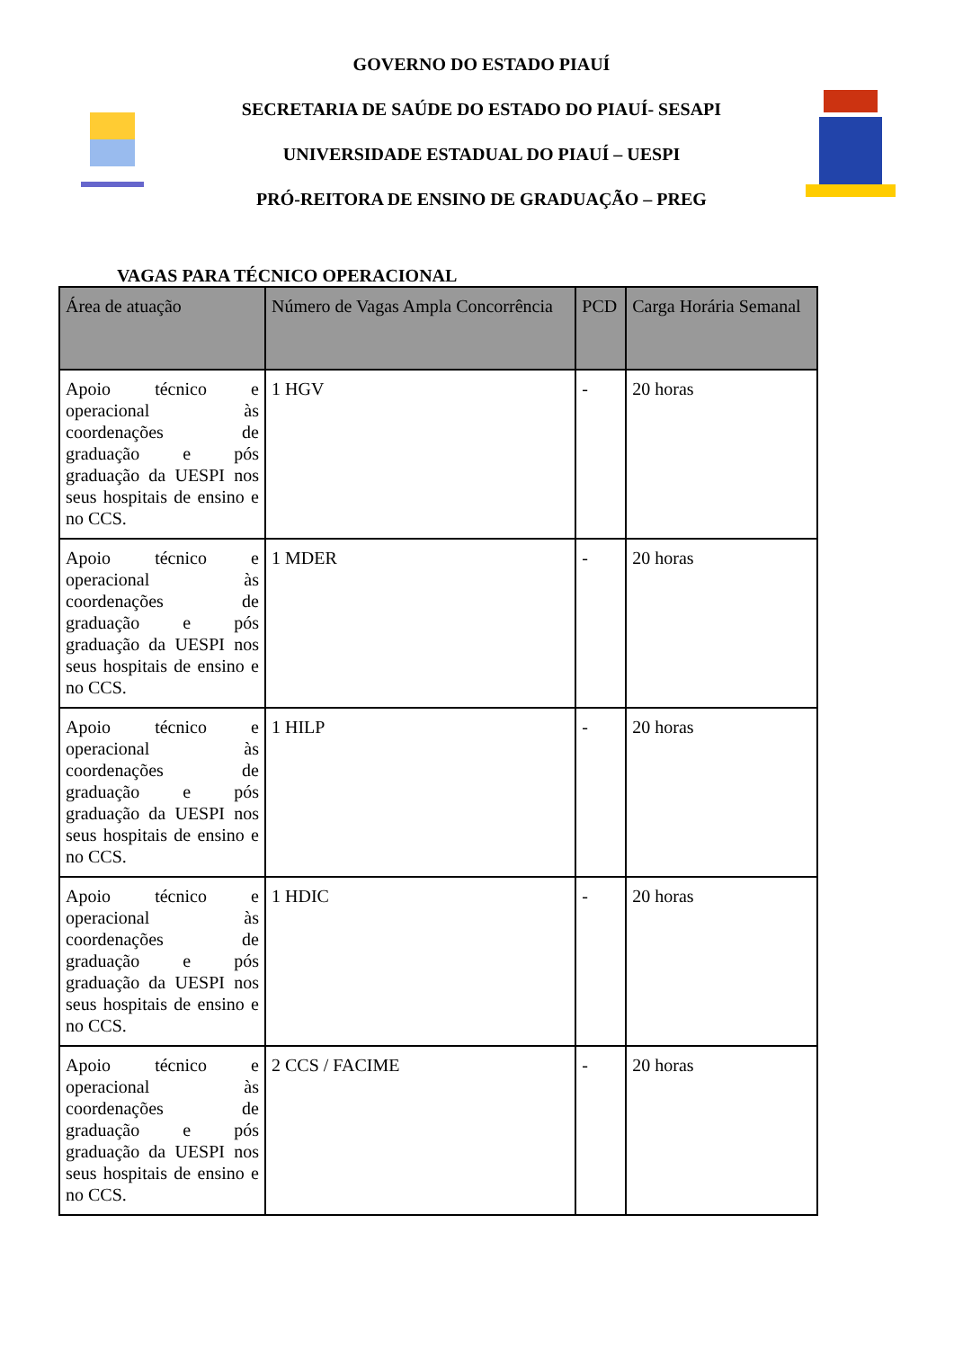GOVERNO DO ESTADO PIAUÍ
SECRETARIA DE SAÚDE DO ESTADO DO PIAUÍ- SESAPI
UNIVERSIDADE ESTADUAL DO PIAUÍ – UESPI
PRÓ-REITORA DE ENSINO DE GRADUAÇÃO – PREG
VAGAS PARA TÉCNICO OPERACIONAL
| Área de atuação | Número de Vagas Ampla Concorrência | PCD | Carga Horária Semanal |
| --- | --- | --- | --- |
| Apoio técnico e operacional às coordenações de graduação e pós graduação da UESPI nos seus hospitais de ensino e no CCS. | 1 HGV | - | 20 horas |
| Apoio técnico e operacional às coordenações de graduação e pós graduação da UESPI nos seus hospitais de ensino e no CCS. | 1 MDER | - | 20 horas |
| Apoio técnico e operacional às coordenações de graduação e pós graduação da UESPI nos seus hospitais de ensino e no CCS. | 1 HILP | - | 20 horas |
| Apoio técnico e operacional às coordenações de graduação e pós graduação da UESPI nos seus hospitais de ensino e no CCS. | 1 HDIC | - | 20 horas |
| Apoio técnico e operacional às coordenações de graduação e pós graduação da UESPI nos seus hospitais de ensino e no CCS. | 2 CCS / FACIME | - | 20 horas |